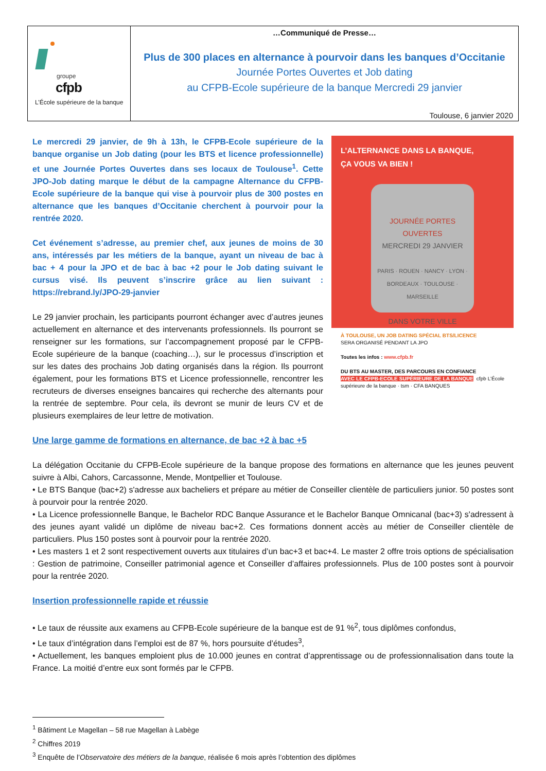groupe
cfpb
L’École supérieure de la banque
…Communiqué de Presse…
Plus de 300 places en alternance à pourvoir dans les banques d’Occitanie
Journée Portes Ouvertes et Job dating
au CFPB-Ecole supérieure de la banque Mercredi 29 janvier
Toulouse, 6 janvier 2020
L’ALTERNANCE DANS LA BANQUE,
ÇA VOUS VA BIEN !
JOURNÉE PORTES OUVERTES
MERCREDI 29 JANVIER
PARIS · ROUEN · NANCY · LYON · BORDEAUX · TOULOUSE · MARSEILLE
DANS VOTRE VILLE
À TOULOUSE, UN JOB DATING SPÉCIAL BTS/LICENCE
SERA ORGANISÉ PENDANT LA JPO
Toutes les infos : www.cfpb.fr
DU BTS AU MASTER, DES PARCOURS EN CONFIANCE
AVEC LE CFPB-ECOLE SUPÉRIEURE DE LA BANQUE cfpb L’École supérieure de la banque · tsm · CFA BANQUES
Le mercredi 29 janvier, de 9h à 13h, le CFPB-Ecole supérieure de la banque organise un Job dating (pour les BTS et licence professionnelle) et une Journée Portes Ouvertes dans ses locaux de Toulouse<sup>1</sup>. Cette JPO-Job dating marque le début de la campagne Alternance du CFPB-Ecole supérieure de la banque qui vise à pourvoir plus de 300 postes en alternance que les banques d’Occitanie cherchent à pourvoir pour la rentrée 2020.
Cet événement s’adresse, au premier chef, aux jeunes de moins de 30 ans, intéressés par les métiers de la banque, ayant un niveau de bac à bac + 4 pour la JPO et de bac à bac +2 pour le Job dating suivant le cursus visé. Ils peuvent s’inscrire grâce au lien suivant : https://rebrand.ly/JPO-29-janvier
Le 29 janvier prochain, les participants pourront échanger avec d’autres jeunes actuellement en alternance et des intervenants professionnels. Ils pourront se renseigner sur les formations, sur l’accompagnement proposé par le CFPB-Ecole supérieure de la banque (coaching…), sur le processus d’inscription et sur les dates des prochains Job dating organisés dans la région. Ils pourront également, pour les formations BTS et Licence professionnelle, rencontrer les recruteurs de diverses enseignes bancaires qui recherche des alternants pour la rentrée de septembre. Pour cela, ils devront se munir de leurs CV et de plusieurs exemplaires de leur lettre de motivation.
Une large gamme de formations en alternance, de bac +2 à bac +5
La délégation Occitanie du CFPB-Ecole supérieure de la banque propose des formations en alternance que les jeunes peuvent suivre à Albi, Cahors, Carcassonne, Mende, Montpellier et Toulouse.
• Le BTS Banque (bac+2) s'adresse aux bacheliers et prépare au métier de Conseiller clientèle de particuliers junior. 50 postes sont à pourvoir pour la rentrée 2020.
• La Licence professionnelle Banque, le Bachelor RDC Banque Assurance et le Bachelor Banque Omnicanal (bac+3) s'adressent à des jeunes ayant validé un diplôme de niveau bac+2. Ces formations donnent accès au métier de Conseiller clientèle de particuliers. Plus 150 postes sont à pourvoir pour la rentrée 2020.
• Les masters 1 et 2 sont respectivement ouverts aux titulaires d’un bac+3 et bac+4. Le master 2 offre trois options de spécialisation : Gestion de patrimoine, Conseiller patrimonial agence et Conseiller d’affaires professionnels. Plus de 100 postes sont à pourvoir pour la rentrée 2020.
Insertion professionnelle rapide et réussie
• Le taux de réussite aux examens au CFPB-Ecole supérieure de la banque est de 91 %<sup>2</sup>, tous diplômes confondus,
• Le taux d’intégration dans l’emploi est de 87 %, hors poursuite d’études<sup>3</sup>,
• Actuellement, les banques emploient plus de 10.000 jeunes en contrat d’apprentissage ou de professionnalisation dans toute la France. La moitié d’entre eux sont formés par le CFPB.
<sup>1</sup> Bâtiment Le Magellan – 58 rue Magellan à Labège
<sup>2</sup> Chiffres 2019
<sup>3</sup> Enquête de l’Observatoire des métiers de la banque, réalisée 6 mois après l’obtention des diplômes